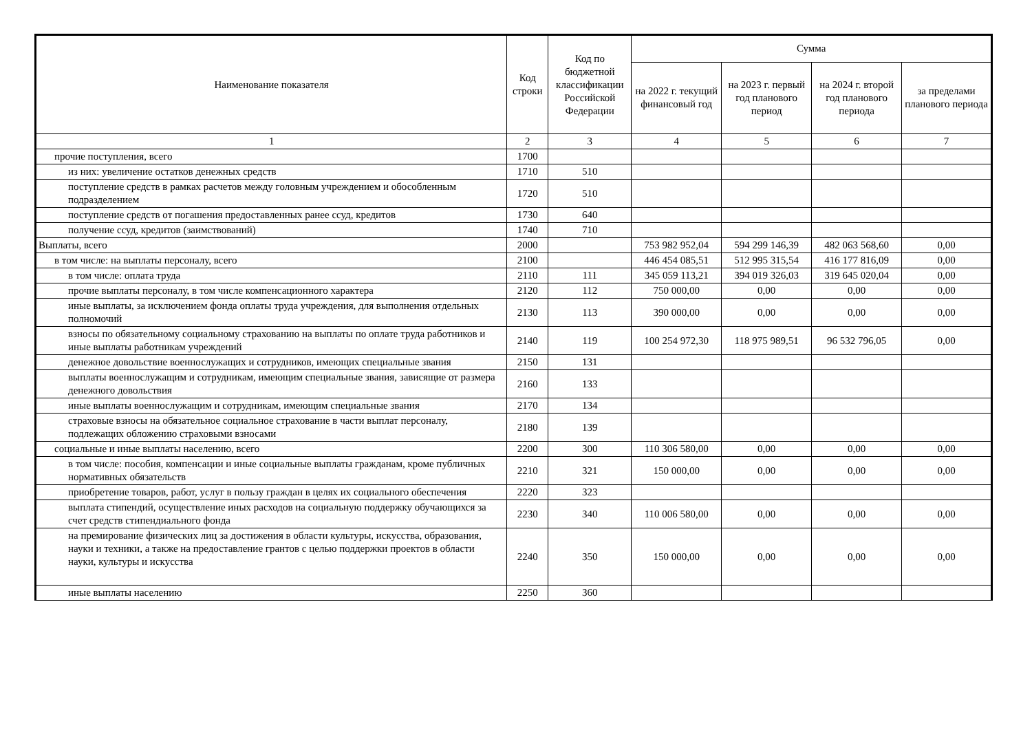| Наименование показателя | Код строки | Код по бюджетной классификации Российской Федерации | Сумма | | | |
| --- | --- | --- | --- | --- | --- | --- |
| | | | на 2022 г. текущий финансовый год | на 2023 г. первый год планового период | на 2024 г. второй год планового периода | за пределами планового периода |
| 1 | 2 | 3 | 4 | 5 | 6 | 7 |
| прочие поступления, всего | 1700 | | | | | |
| из них: увеличение остатков денежных средств | 1710 | 510 | | | | |
| поступление средств в рамках расчетов между головным учреждением и обособленным подразделением | 1720 | 510 | | | | |
| поступление средств от погашения предоставленных ранее ссуд, кредитов | 1730 | 640 | | | | |
| получение ссуд, кредитов (заимствований) | 1740 | 710 | | | | |
| Выплаты, всего | 2000 | | 753 982 952,04 | 594 299 146,39 | 482 063 568,60 | 0,00 |
| в том числе: на выплаты персоналу, всего | 2100 | | 446 454 085,51 | 512 995 315,54 | 416 177 816,09 | 0,00 |
| в том числе: оплата труда | 2110 | 111 | 345 059 113,21 | 394 019 326,03 | 319 645 020,04 | 0,00 |
| прочие выплаты персоналу, в том числе компенсационного характера | 2120 | 112 | 750 000,00 | 0,00 | 0,00 | 0,00 |
| иные выплаты, за исключением фонда оплаты труда учреждения, для выполнения отдельных полномочий | 2130 | 113 | 390 000,00 | 0,00 | 0,00 | 0,00 |
| взносы по обязательному социальному страхованию на выплаты по оплате труда работников и иные выплаты работникам учреждений | 2140 | 119 | 100 254 972,30 | 118 975 989,51 | 96 532 796,05 | 0,00 |
| денежное довольствие военнослужащих и сотрудников, имеющих специальные звания | 2150 | 131 | | | | |
| выплаты военнослужащим и сотрудникам, имеющим специальные звания, зависящие от размера денежного довольствия | 2160 | 133 | | | | |
| иные выплаты военнослужащим и сотрудникам, имеющим специальные звания | 2170 | 134 | | | | |
| страховые взносы на обязательное социальное страхование в части выплат персоналу, подлежащих обложению страховыми взносами | 2180 | 139 | | | | |
| социальные и иные выплаты населению, всего | 2200 | 300 | 110 306 580,00 | 0,00 | 0,00 | 0,00 |
| в том числе: пособия, компенсации и иные социальные выплаты гражданам, кроме публичных нормативных обязательств | 2210 | 321 | 150 000,00 | 0,00 | 0,00 | 0,00 |
| приобретение товаров, работ, услуг в пользу граждан в целях их социального обеспечения | 2220 | 323 | | | | |
| выплата стипендий, осуществление иных расходов на социальную поддержку обучающихся за счет средств стипендиального фонда | 2230 | 340 | 110 006 580,00 | 0,00 | 0,00 | 0,00 |
| на премирование физических лиц за достижения в области культуры, искусства, образования, науки и техники, а также на предоставление грантов с целью поддержки проектов в области науки, культуры и искусства | 2240 | 350 | 150 000,00 | 0,00 | 0,00 | 0,00 |
| иные выплаты населению | 2250 | 360 | | | | |